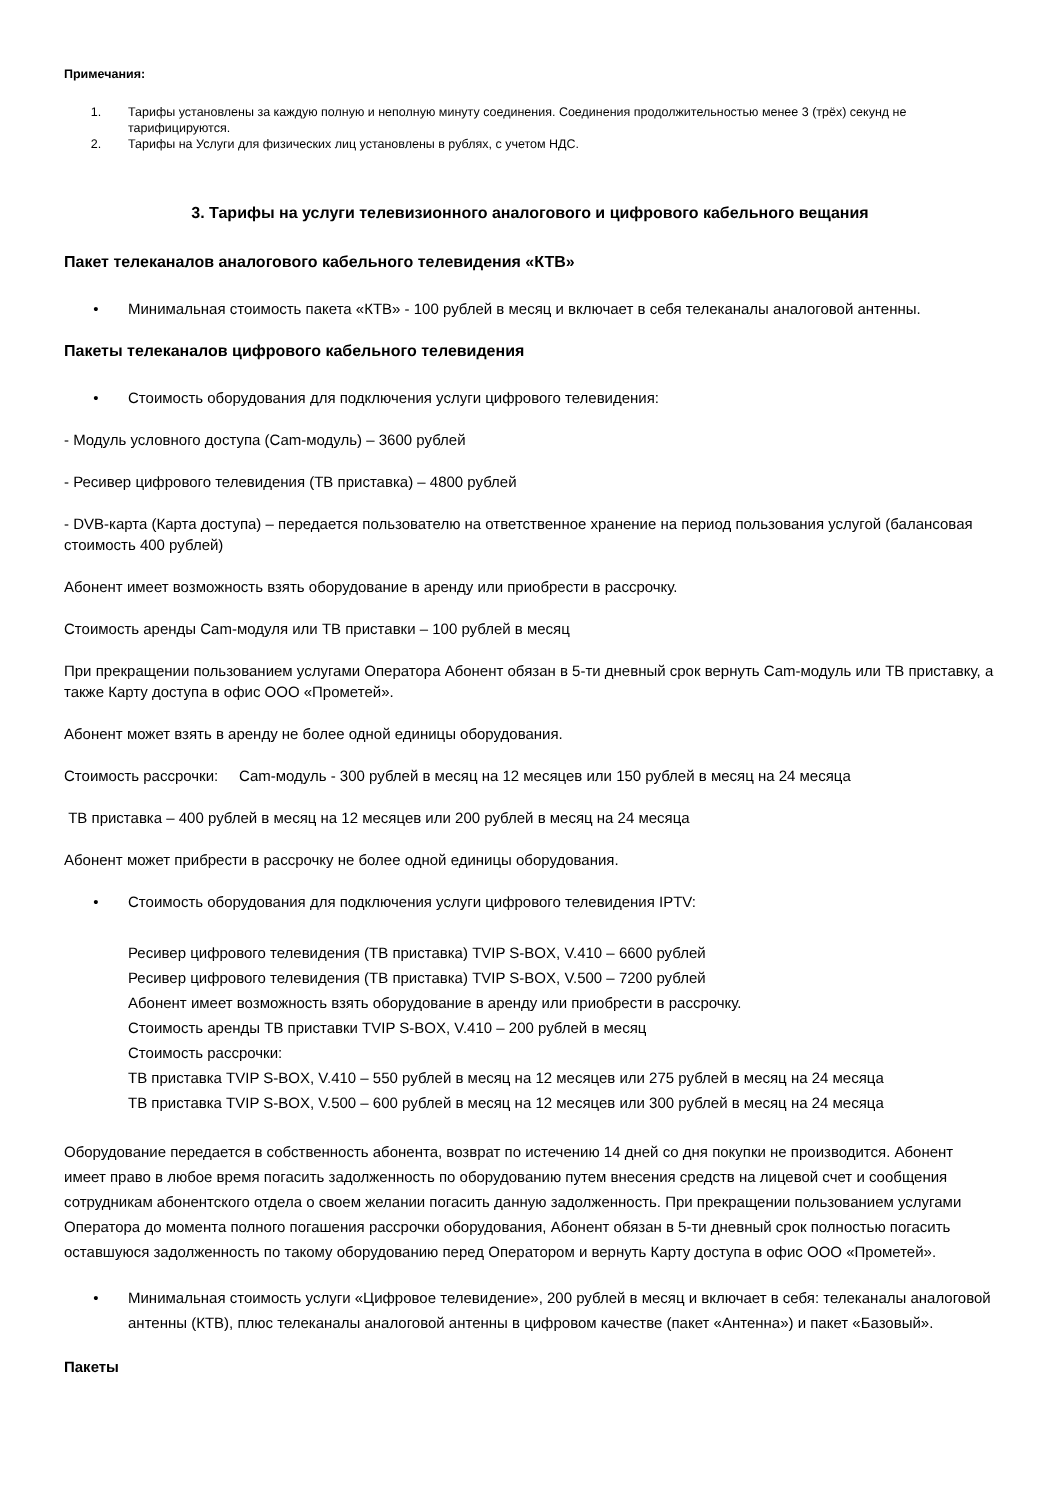Примечания:
1. Тарифы установлены за каждую полную и неполную минуту соединения. Соединения продолжительностью менее 3 (трёх) секунд не тарифицируются.
2. Тарифы на Услуги для физических лиц установлены в рублях, с учетом НДС.
3. Тарифы на услуги телевизионного аналогового и цифрового кабельного вещания
Пакет телеканалов аналогового кабельного телевидения «КТВ»
• Минимальная стоимость пакета «КТВ» - 100 рублей в месяц и включает в себя телеканалы аналоговой антенны.
Пакеты телеканалов цифрового кабельного телевидения
• Стоимость оборудования для подключения услуги цифрового телевидения:
- Модуль условного доступа (Cam-модуль) – 3600 рублей
- Ресивер цифрового телевидения (ТВ приставка) – 4800 рублей
- DVB-карта (Карта доступа) – передается пользователю на ответственное хранение на период пользования услугой (балансовая стоимость 400 рублей)
Абонент имеет возможность взять оборудование в аренду или приобрести в рассрочку.
Стоимость аренды Cam-модуля или ТВ приставки – 100 рублей в месяц
При прекращении пользованием услугами Оператора Абонент обязан в 5-ти дневный срок вернуть Cam-модуль или ТВ приставку, а также Карту доступа в офис ООО «Прометей».
Абонент может взять в аренду не более одной единицы оборудования.
Стоимость рассрочки: Cam-модуль - 300 рублей в месяц на 12 месяцев или 150 рублей в месяц на 24 месяца
ТВ приставка – 400 рублей в месяц на 12 месяцев или 200 рублей в месяц на 24 месяца
Абонент может прибрести в рассрочку не более одной единицы оборудования.
• Стоимость оборудования для подключения услуги цифрового телевидения IPTV:
Ресивер цифрового телевидения (ТВ приставка) TVIP S-BOX, V.410 – 6600 рублей
Ресивер цифрового телевидения (ТВ приставка) TVIP S-BOX, V.500 – 7200 рублей
Абонент имеет возможность взять оборудование в аренду или приобрести в рассрочку.
Стоимость аренды ТВ приставки TVIP S-BOX, V.410 – 200 рублей в месяц
Стоимость рассрочки:
ТВ приставка TVIP S-BOX, V.410 – 550 рублей в месяц на 12 месяцев или 275 рублей в месяц на 24 месяца
ТВ приставка TVIP S-BOX, V.500 – 600 рублей в месяц на 12 месяцев или 300 рублей в месяц на 24 месяца
Оборудование передается в собственность абонента, возврат по истечению 14 дней со дня покупки не производится. Абонент имеет право в любое время погасить задолженность по оборудованию путем внесения средств на лицевой счет и сообщения сотрудникам абонентского отдела о своем желании погасить данную задолженность. При прекращении пользованием услугами Оператора до момента полного погашения рассрочки оборудования, Абонент обязан в 5-ти дневный срок полностью погасить оставшуюся задолженность по такому оборудованию перед Оператором и вернуть Карту доступа в офис ООО «Прометей».
• Минимальная стоимость услуги «Цифровое телевидение», 200 рублей в месяц и включает в себя: телеканалы аналоговой антенны (КТВ), плюс телеканалы аналоговой антенны в цифровом качестве (пакет «Антенна») и пакет «Базовый».
Пакеты